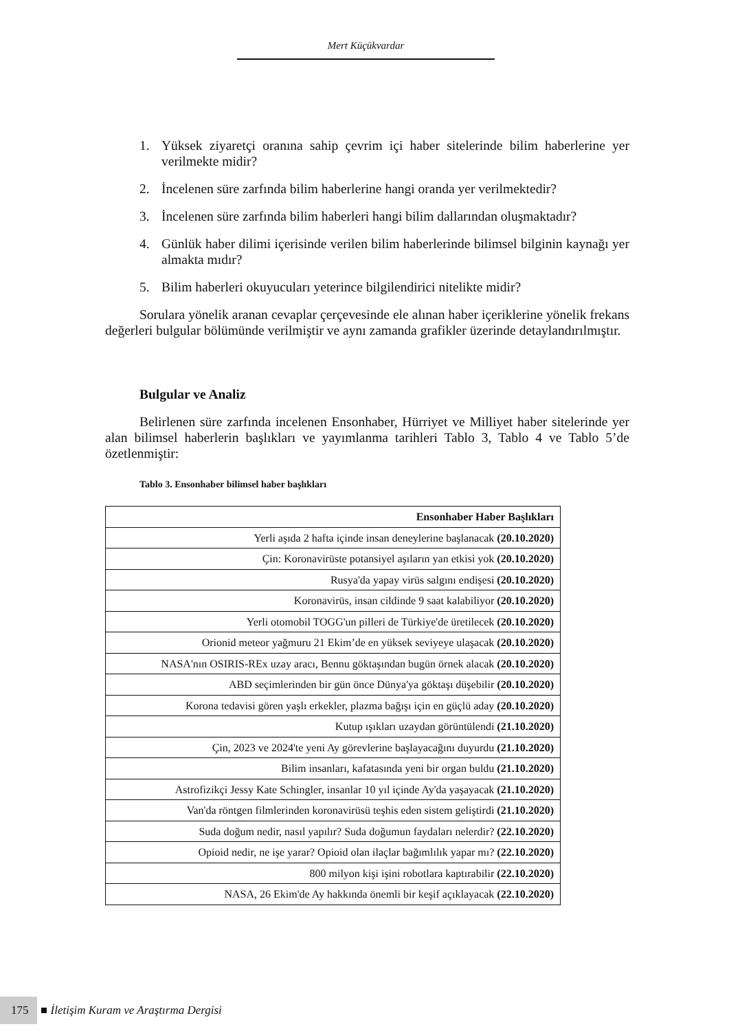Mert Küçükvardar
1. Yüksek ziyaretçi oranına sahip çevrim içi haber sitelerinde bilim haberlerine yer verilmekte midir?
2. İncelenen süre zarfında bilim haberlerine hangi oranda yer verilmektedir?
3. İncelenen süre zarfında bilim haberleri hangi bilim dallarından oluşmaktadır?
4. Günlük haber dilimi içerisinde verilen bilim haberlerinde bilimsel bilginin kaynağı yer almakta mıdır?
5. Bilim haberleri okuyucuları yeterince bilgilendirici nitelikte midir?
Sorulara yönelik aranan cevaplar çerçevesinde ele alınan haber içeriklerine yönelik frekans değerleri bulgular bölümünde verilmiştir ve aynı zamanda grafikler üzerinde detaylandırılmıştır.
Bulgular ve Analiz
Belirlenen süre zarfında incelenen Ensonhaber, Hürriyet ve Milliyet haber sitelerinde yer alan bilimsel haberlerin başlıkları ve yayımlanma tarihleri Tablo 3, Tablo 4 ve Tablo 5’de özetlenmiştir:
Tablo 3. Ensonhaber bilimsel haber başlıkları
| Ensonhaber Haber Başlıkları |
| --- |
| Yerli aşıda 2 hafta içinde insan deneylerine başlanacak (20.10.2020) |
| Çin: Koronavirüste potansiyel aşıların yan etkisi yok (20.10.2020) |
| Rusya'da yapay virüs salgını endişesi (20.10.2020) |
| Koronavirüs, insan cildinde 9 saat kalabiliyor (20.10.2020) |
| Yerli otomobil TOGG'un pilleri de Türkiye'de üretilecek (20.10.2020) |
| Orionid meteor yağmuru 21 Ekim’de en yüksek seviyeye ulaşacak (20.10.2020) |
| NASA'nın OSIRIS-REx uzay aracı, Bennu göktaşından bugün örnek alacak (20.10.2020) |
| ABD seçimlerinden bir gün önce Dünya'ya göktaşı düşebilir (20.10.2020) |
| Korona tedavisi gören yaşlı erkekler, plazma bağışı için en güçlü aday (20.10.2020) |
| Kutup ışıkları uzaydan görüntülendi (21.10.2020) |
| Çin, 2023 ve 2024'te yeni Ay görevlerine başlayacağını duyurdu (21.10.2020) |
| Bilim insanları, kafatasında yeni bir organ buldu (21.10.2020) |
| Astrofizikçi Jessy Kate Schingler, insanlar 10 yıl içinde Ay'da yaşayacak (21.10.2020) |
| Van'da röntgen filmlerinden koronavirüsü teşhis eden sistem geliştirdi (21.10.2020) |
| Suda doğum nedir, nasıl yapılır? Suda doğumun faydaları nelerdir? (22.10.2020) |
| Opioid nedir, ne işe yarar? Opioid olan ilaçlar bağımlılık yapar mı? (22.10.2020) |
| 800 milyon kişi işini robotlara kaptırabilir (22.10.2020) |
| NASA, 26 Ekim'de Ay hakkında önemli bir keşif açıklayacak (22.10.2020) |
175 İletişim Kuram ve Araştırma Dergisi